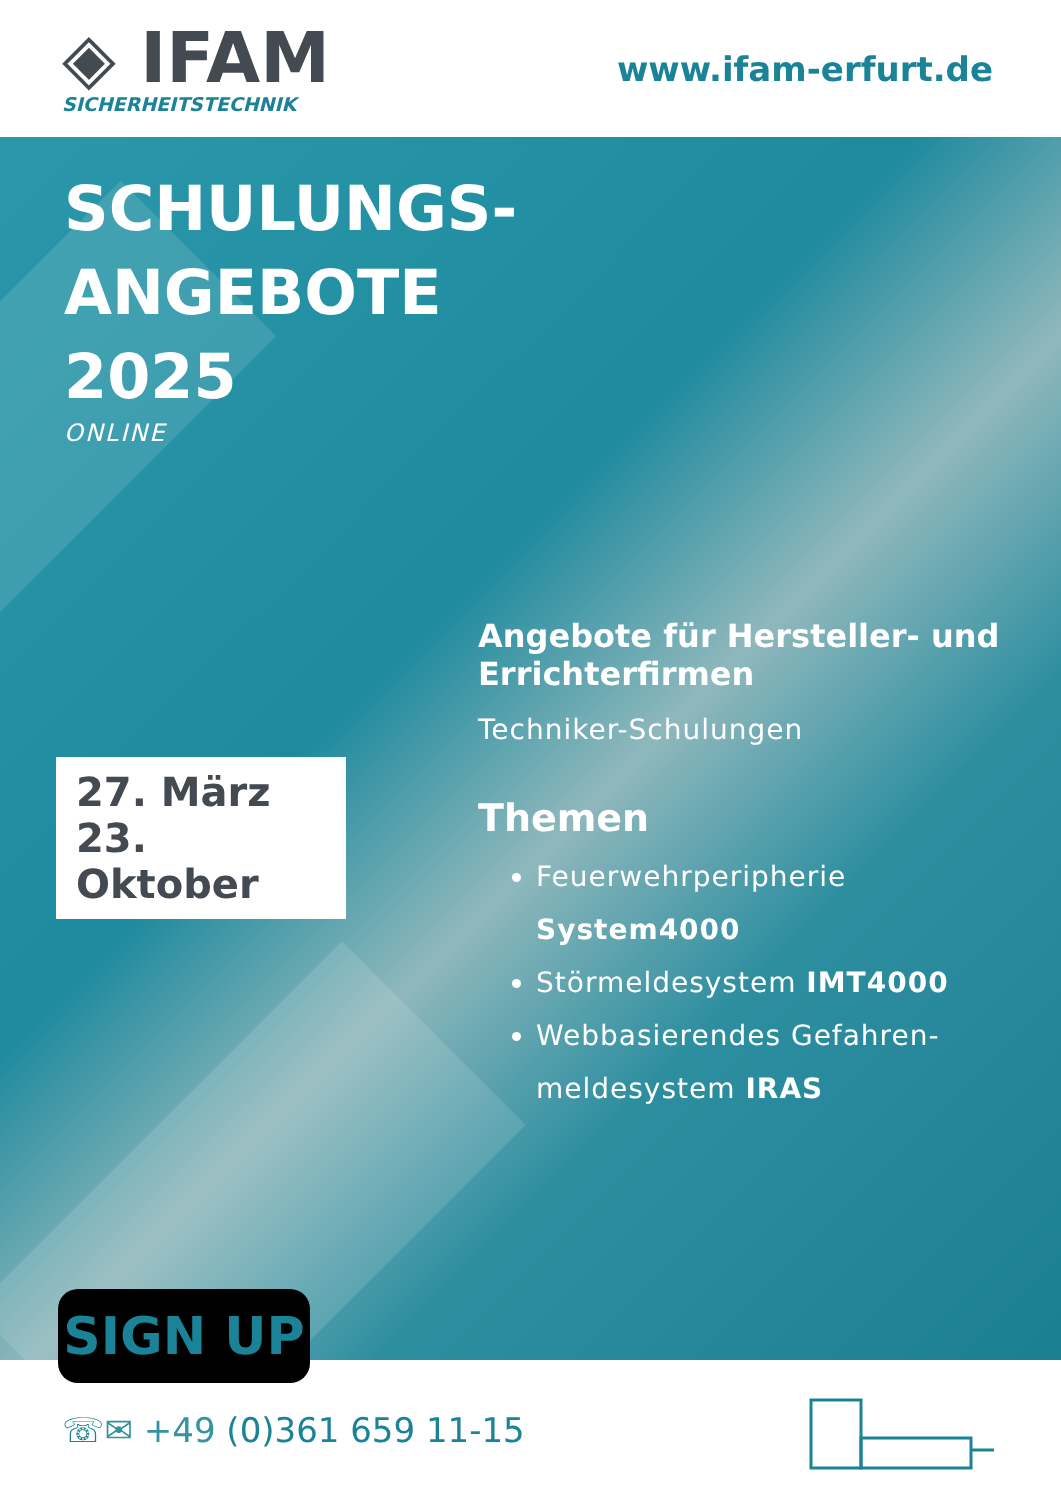◈ IFAM
SICHERHEITSTECHNIK
www.ifam-erfurt.de
SCHULUNGS-
ANGEBOTE
2025
ONLINE
27. März
23. Oktober
SIGN UP
Angebote für Hersteller- und Errichterfirmen
Techniker-Schulungen
Themen
Feuerwehrperipherie System4000
Störmeldesystem IMT4000
Webbasierendes Gefahren-meldesystem IRAS
☏✉ +49 (0)361 659 11-15